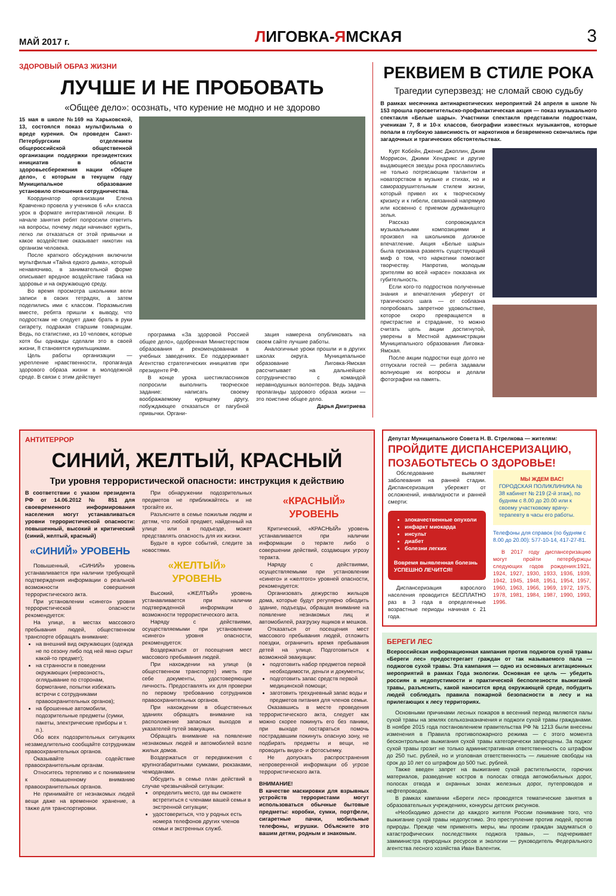МАЙ 2017 г.
ЛИГОВКА-ЯМСКАЯ
3
ЗДОРОВЫЙ ОБРАЗ ЖИЗНИ
ЛУЧШЕ И НЕ ПРОБОВАТЬ
«Общее дело»: осознать, что курение не модно и не здорово
15 мая в школе №169 на Харьковской, 13, состоялся показ мультфильма о вреде курения. Он проведен Санкт-Петербургским отделением общероссийской общественной организации поддержки президентских инициатив в области здоровьесбережения нации «Общее дело», с которым в текущем году Муниципальное образование установило отношения сотрудничества.
Координатор организации Елена Кравченко провела у учеников 6 «А» класса урок в формате интерактивной лекции. В начале занятия ребят попросили ответить на вопросы, почему люди начинают курить, легко ли отказаться от этой привычки и какое воздействие оказывает никотин на организм человека.
После краткого обсуждения включили мультфильм «Тайна едкого дыма», который ненавязчиво, в занимательной форме описывает вредное воздействие табака на здоровье и на окружающую среду.
Во время просмотра школьники вели записи в своих тетрадях, а затем поделились ими с классом. Поразмыслив вместе, ребята пришли к выводу, что подросткам не следует даже брать в руки сигарету, подражая старшим товарищам. Ведь, по статистике, из 10 человек, которые хотя бы однажды сделали это в своей жизни, 8 становятся курильщиками.
Цель работы организации — укрепление нравственности, пропаганда здорового образа жизни в молодежной среде. В связи с этим действует
программа «За здоровой Россией общее дело», одобренная Министерством образования и рекомендованная в учебных заведениях. Ее поддерживает Агентство стратегических инициатив при президенте РФ.
В конце урока шестиклассников попросили выполнить творческое задание: написать своему воображаемому курящему другу, побуждающее отказаться от пагубной привычки. Органи-
зация намерена опубликовать на своем сайте лучшие работы.
Аналогичные уроки прошли и в других школах округа. Муниципальное образование Лиговка-Ямская рассчитывает на дальнейшее сотрудничество с командой неравнодушных волонтеров. Ведь задача пропаганды здорового образа жизни — это поистине общее дело.
Дарья Дмитриева
РЕКВИЕМ В СТИЛЕ РОКА
Трагедии суперзвезд: не сломай свою судьбу
В рамках месячника антинаркотических мероприятий 24 апреля в школе № 153 прошла просветительско-профилактическая акция — показ музыкального спектакля «Белые шары». Участники спектакля представили подросткам, ученикам 7, 8 и 10-х классов, биографии известных музыкантов, которые попали в глубокую зависимость от наркотиков и безвременно скончались при загадочных и трагических обстоятельствах.
Курт Кобейн, Дженис Джоплин, Джим Моррисон, Джими Хендрикс и другие выдающиеся звезды рока прославились не только потрясающим талантом и новаторством в музыке и стихах, но и саморазрушительным стилем жизни, который привел их к творческому кризису и к гибели, связанной напрямую или косвенно с приемом дурманящего зелья.
Рассказ сопровождался музыкальными композициями и произвел на школьников должное впечатление. Акция «Белые шары» была призвана развеять существующий миф о том, что наркотики помогают творчеству. Напротив, молодым зрителям во всей «красе» показана их губительность.
Если кого-то подростков полученные знания и впечатления уберегут от трагического шага — от соблазна попробовать запретное удовольствие, которое скоро превращается в пристрастие и страдание, то можно считать цель акции достигнутой, уверены в Местной администрации Муниципального образования Лиговка-Ямская.
После акции подростки еще долго не отпускали гостей — ребята задавали волнующие их вопросы и делали фотографии на память.
АНТИТЕРРОР
СИНИЙ, ЖЕЛТЫЙ, КРАСНЫЙ
Три уровня террористической опасности: инструкция к действию
В соответствии с указом президента РФ от 14.06.2012 № 851 для своевременного информирования населения могут устанавливаться уровни террористической опасности: повышенный, высокий и критический (синий, желтый, красный)
«СИНИЙ» УРОВЕНЬ
Повышенный, «СИНИЙ» уровень устанавливается при наличии требующей подтверждения информации о реальной возможности совершения террористического акта.
При установлении «синего» уровня террористической опасности рекомендуется:
На улице, в местах массового пребывания людей, общественном транспорте обращать внимание:
на внешний вид окружающих (одежда не по сезону либо под ней явно скрыт какой-то предмет);
на странности в поведении окружающих (нервозность, оглядывание по сторонам, бормотание, попытки избежать встречи с сотрудниками правоохранительных органов);
на брошенные автомобили, подозрительные предметы (сумки, пакеты, электрические приборы и т. п.).
Обо всех подозрительных ситуациях незамедлительно сообщайте сотрудникам правоохранительных органов.
Оказывайте содействие правоохранительным органам.
Относитесь терпеливо и с пониманием к повышенному вниманию правоохранительных органов.
Не принимайте от незнакомых людей вещи даже на временное хранение, а также для транспортировки.
При обнаружении подозрительных предметов не приближайтесь и не трогайте их.
Разъясните в семье пожилым людям и детям, что любой предмет, найденный на улице или в подъезде, может представлять опасность для их жизни.
Будьте в курсе событий, следите за новостями.
«ЖЕЛТЫЙ» УРОВЕНЬ
Высокий, «ЖЕЛТЫЙ» уровень устанавливается при наличии подтвержденной информации о возможности террористического акта.
Наряду с действиями, осуществляемыми при установлении «синего» уровня опасности, рекомендуется:
Воздержаться от посещения мест массового пребывания людей.
При нахождении на улице (в общественном транспорте) иметь при себе документы, удостоверяющие личность. Предоставлять их для проверки по первому требованию сотрудников правоохранительных органов.
При нахождении в общественных зданиях обращать внимание на расположение запасных выходов и указателей путей эвакуации.
Обращать внимание на появление незнакомых людей и автомобилей возле жилых домов.
Воздержаться от передвижения с крупногабаритными сумками, рюкзаками, чемоданами.
Обсудить в семье план действий в случае чрезвычайной ситуации:
определить место, где вы сможете встретиться с членами вашей семьи в экстренной ситуации;
удостовериться, что у родных есть номера телефонов других членов семьи и экстренных служб.
«КРАСНЫЙ» УРОВЕНЬ
Критический, «КРАСНЫЙ» уровень устанавливается при наличии информации о теракте либо о совершении действий, создающих угрозу теракта.
Наряду с действиями, осуществляемыми при установлении «синего» и «желтого» уровней опасности, рекомендуется:
Организовать дежурство жильцов дома, которые будут регулярно обходить здание, подъезды, обращая внимание на появление незнакомых лиц и автомобилей, разгрузку ящиков и мешков.
Отказаться от посещения мест массового пребывания людей, отложить поездки, ограничить время пребывания детей на улице. Подготовиться к возможной эвакуации:
подготовить набор предметов первой необходимости, деньги и документы;
подготовить запас средств первой медицинской помощи;
заготовить трехдневный запас воды и предметов питания для членов семьи.
Оказавшись в месте проведения террористического акта, следует как можно скорее покинуть его без паники, при выходе постараться помочь пострадавшим покинуть опасную зону, не подбирать предметы и вещи, не проводить видео- и фотосъемку.
Не допускать распространения непроверенной информации об угрозе террористического акта.
ВНИМАНИЕ!
В качестве маскировки для взрывных устройств террористами могут использоваться обычные бытовые предметы: коробки, сумки, портфели, сигаретные пачки, мобильные телефоны, игрушки. Объясните это вашим детям, родным и знакомым.
Депутат Муниципального Совета Н. В. Стрелкова — жителям:
ПРОЙДИТЕ ДИСПАНСЕРИЗАЦИЮ, ПОЗАБОТЬТЕСЬ О ЗДОРОВЬЕ!
Обследование выявляет заболевания на ранней стадии. Диспансеризация убережет от осложнений, инвалидности и ранней смерти:
злокачественные опухоли
инфаркт миокарда
инсульт
диабет
болезни легких
Вовремя выявленная болезнь УСПЕШНО ЛЕЧИТСЯ!
Диспансеризация взрослого населения проводится БЕСПЛАТНО раз в 3 года в определенные возрастные периоды начиная с 21 года.
МЫ ЖДЕМ ВАС!
ГОРОДСКАЯ ПОЛИКЛИНИКА № 38 кабинет № 219 (2-й этаж), по будням с 8.00 до 20.00 или к своему участковому врачу-терапевту в часы его работы.
Телефоны для справок (по будням с 8.00 до 20.00): 577-10-14, 417-27-81.
В 2017 году диспансеризацию могут пройти петербуржцы следующих годов рождения:1921, 1924, 1927, 1930, 1933, 1936, 1939, 1942, 1945, 1948, 1951, 1954, 1957, 1960, 1963, 1966, 1969, 1972, 1975, 1978, 1981, 1984, 1987, 1990, 1993, 1996.
БЕРЕГИ ЛЕС
Всероссийская информационная кампания против поджогов сухой травы «Береги лес» предостерегает граждан от так называемого пала — поджогов сухой травы. Эта кампания — одно из основных агитационных мероприятий в рамках Года экологии. Основная ее цель — убедить россиян в недопустимости и практической бесполезности выжиганий травы, разъяснить, какой наносится вред окружающей среде, побудить людей соблюдать правила пожарной безопасности в лесу и на прилегающих к лесу территориях.
Основными причинами лесных пожаров в весенний период являются палы сухой травы на землях сельхозназначения и поджоги сухой травы гражданами. В ноябре 2015 года постановлением правительства РФ № 1213 были внесены изменения в Правила противопожарного режима — с этого момента бесконтрольные выжигания сухой травы категорически запрещены. За поджог сухой травы грозит не только административная ответственность со штрафом до 250 тыс. рублей, но и уголовная ответственность — лишение свободы на срок до 10 лет со штрафом до 500 тыс. рублей.
Также введен запрет на выжигание сухой растительности, горючих материалов, разведение костров в полосах отвода автомобильных дорог, полосах отвода и охранных зонах железных дорог, путепроводов и нефтепроводов.
В рамках кампании «Береги лес» проводятся тематические занятия в образовательных учреждениях, конкурсы детских рисунков.
«Необходимо донести до каждого жителя России понимание того, что выжигание сухой травы недопустимо. Это преступление против людей, против природы. Прежде чем применять меры, мы просим граждан задуматься о катастрофических последствиях поджога травы», — подчеркивает замминистра природных ресурсов и экологии — руководитель Федерального агентства лесного хозяйства Иван Валентик.